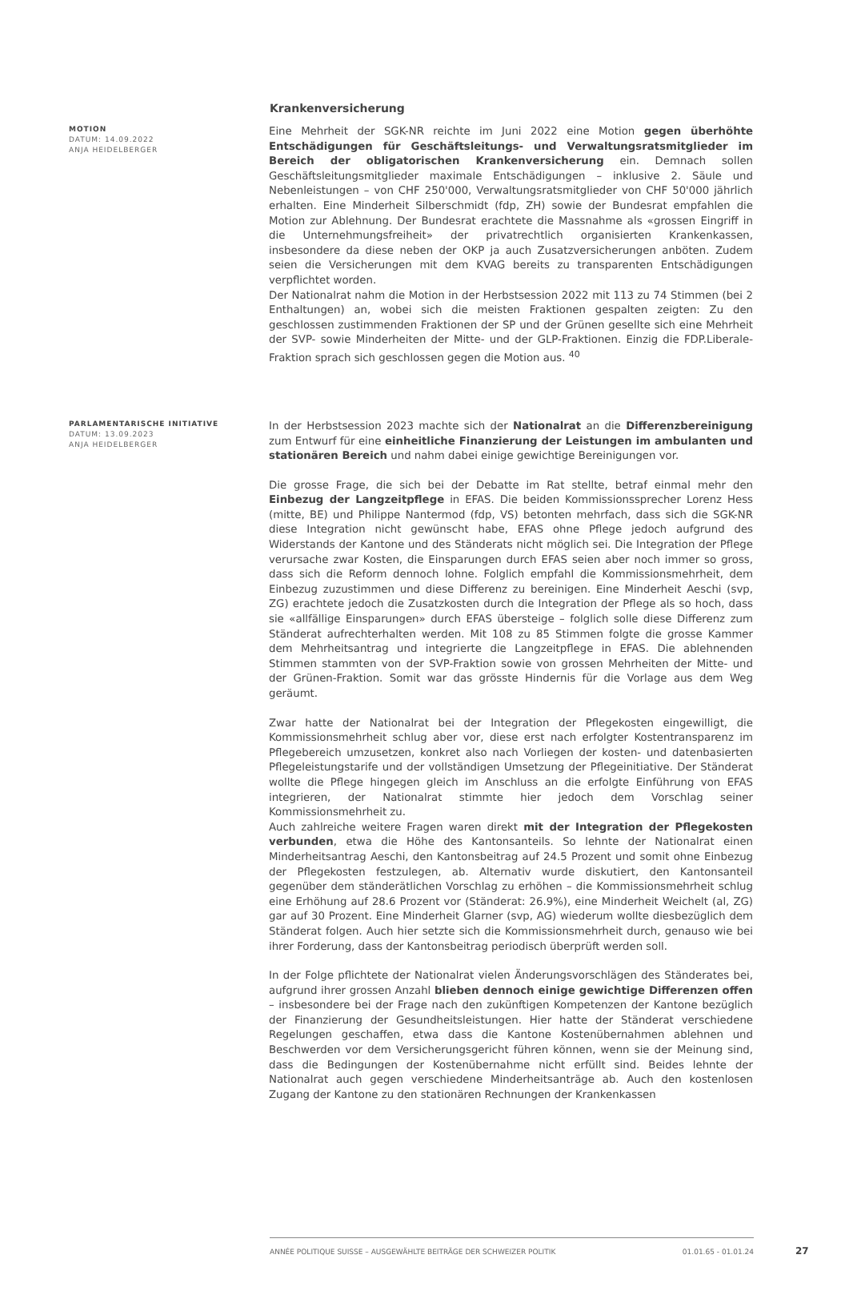Krankenversicherung
MOTION
DATUM: 14.09.2022
ANJA HEIDELBERGER
Eine Mehrheit der SGK-NR reichte im Juni 2022 eine Motion gegen überhöhte Entschädigungen für Geschäftsleitungs- und Verwaltungsratsmitglieder im Bereich der obligatorischen Krankenversicherung ein. Demnach sollen Geschäftsleitungsmitglieder maximale Entschädigungen – inklusive 2. Säule und Nebenleistungen – von CHF 250'000, Verwaltungsratsmitglieder von CHF 50'000 jährlich erhalten. Eine Minderheit Silberschmidt (fdp, ZH) sowie der Bundesrat empfahlen die Motion zur Ablehnung. Der Bundesrat erachtete die Massnahme als «grossen Eingriff in die Unternehmungsfreiheit» der privatrechtlich organisierten Krankenkassen, insbesondere da diese neben der OKP ja auch Zusatzversicherungen anböten. Zudem seien die Versicherungen mit dem KVAG bereits zu transparenten Entschädigungen verpflichtet worden.
Der Nationalrat nahm die Motion in der Herbstsession 2022 mit 113 zu 74 Stimmen (bei 2 Enthaltungen) an, wobei sich die meisten Fraktionen gespalten zeigten: Zu den geschlossen zustimmenden Fraktionen der SP und der Grünen gesellte sich eine Mehrheit der SVP- sowie Minderheiten der Mitte- und der GLP-Fraktionen. Einzig die FDP.Liberale-Fraktion sprach sich geschlossen gegen die Motion aus. <sup>40</sup>
PARLAMENTARISCHE INITIATIVE
DATUM: 13.09.2023
ANJA HEIDELBERGER
In der Herbstsession 2023 machte sich der Nationalrat an die Differenzbereinigung zum Entwurf für eine einheitliche Finanzierung der Leistungen im ambulanten und stationären Bereich und nahm dabei einige gewichtige Bereinigungen vor.
Die grosse Frage, die sich bei der Debatte im Rat stellte, betraf einmal mehr den Einbezug der Langzeitpflege in EFAS. Die beiden Kommissionssprecher Lorenz Hess (mitte, BE) und Philippe Nantermod (fdp, VS) betonten mehrfach, dass sich die SGK-NR diese Integration nicht gewünscht habe, EFAS ohne Pflege jedoch aufgrund des Widerstands der Kantone und des Ständerats nicht möglich sei. Die Integration der Pflege verursache zwar Kosten, die Einsparungen durch EFAS seien aber noch immer so gross, dass sich die Reform dennoch lohne. Folglich empfahl die Kommissionsmehrheit, dem Einbezug zuzustimmen und diese Differenz zu bereinigen. Eine Minderheit Aeschi (svp, ZG) erachtete jedoch die Zusatzkosten durch die Integration der Pflege als so hoch, dass sie «allfällige Einsparungen» durch EFAS übersteige – folglich solle diese Differenz zum Ständerat aufrechterhalten werden. Mit 108 zu 85 Stimmen folgte die grosse Kammer dem Mehrheitsantrag und integrierte die Langzeitpflege in EFAS. Die ablehnenden Stimmen stammten von der SVP-Fraktion sowie von grossen Mehrheiten der Mitte- und der Grünen-Fraktion. Somit war das grösste Hindernis für die Vorlage aus dem Weg geräumt.
Zwar hatte der Nationalrat bei der Integration der Pflegekosten eingewilligt, die Kommissionsmehrheit schlug aber vor, diese erst nach erfolgter Kostentransparenz im Pflegebereich umzusetzen, konkret also nach Vorliegen der kosten- und datenbasierten Pflegeleistungstarife und der vollständigen Umsetzung der Pflegeinitiative. Der Ständerat wollte die Pflege hingegen gleich im Anschluss an die erfolgte Einführung von EFAS integrieren, der Nationalrat stimmte hier jedoch dem Vorschlag seiner Kommissionsmehrheit zu.
Auch zahlreiche weitere Fragen waren direkt mit der Integration der Pflegekosten verbunden, etwa die Höhe des Kantonsanteils. So lehnte der Nationalrat einen Minderheitsantrag Aeschi, den Kantonsbeitrag auf 24.5 Prozent und somit ohne Einbezug der Pflegekosten festzulegen, ab. Alternativ wurde diskutiert, den Kantonsanteil gegenüber dem ständerätlichen Vorschlag zu erhöhen – die Kommissionsmehrheit schlug eine Erhöhung auf 28.6 Prozent vor (Ständerat: 26.9%), eine Minderheit Weichelt (al, ZG) gar auf 30 Prozent. Eine Minderheit Glarner (svp, AG) wiederum wollte diesbezüglich dem Ständerat folgen. Auch hier setzte sich die Kommissionsmehrheit durch, genauso wie bei ihrer Forderung, dass der Kantonsbeitrag periodisch überprüft werden soll.
In der Folge pflichtete der Nationalrat vielen Änderungsvorschlägen des Ständerates bei, aufgrund ihrer grossen Anzahl blieben dennoch einige gewichtige Differenzen offen – insbesondere bei der Frage nach den zukünftigen Kompetenzen der Kantone bezüglich der Finanzierung der Gesundheitsleistungen. Hier hatte der Ständerat verschiedene Regelungen geschaffen, etwa dass die Kantone Kostenübernahmen ablehnen und Beschwerden vor dem Versicherungsgericht führen können, wenn sie der Meinung sind, dass die Bedingungen der Kostenübernahme nicht erfüllt sind. Beides lehnte der Nationalrat auch gegen verschiedene Minderheitsanträge ab. Auch den kostenlosen Zugang der Kantone zu den stationären Rechnungen der Krankenkassen
ANNÉE POLITIQUE SUISSE – AUSGEWÄHLTE BEITRÄGE DER SCHWEIZER POLITIK 01.01.65 - 01.01.24
27